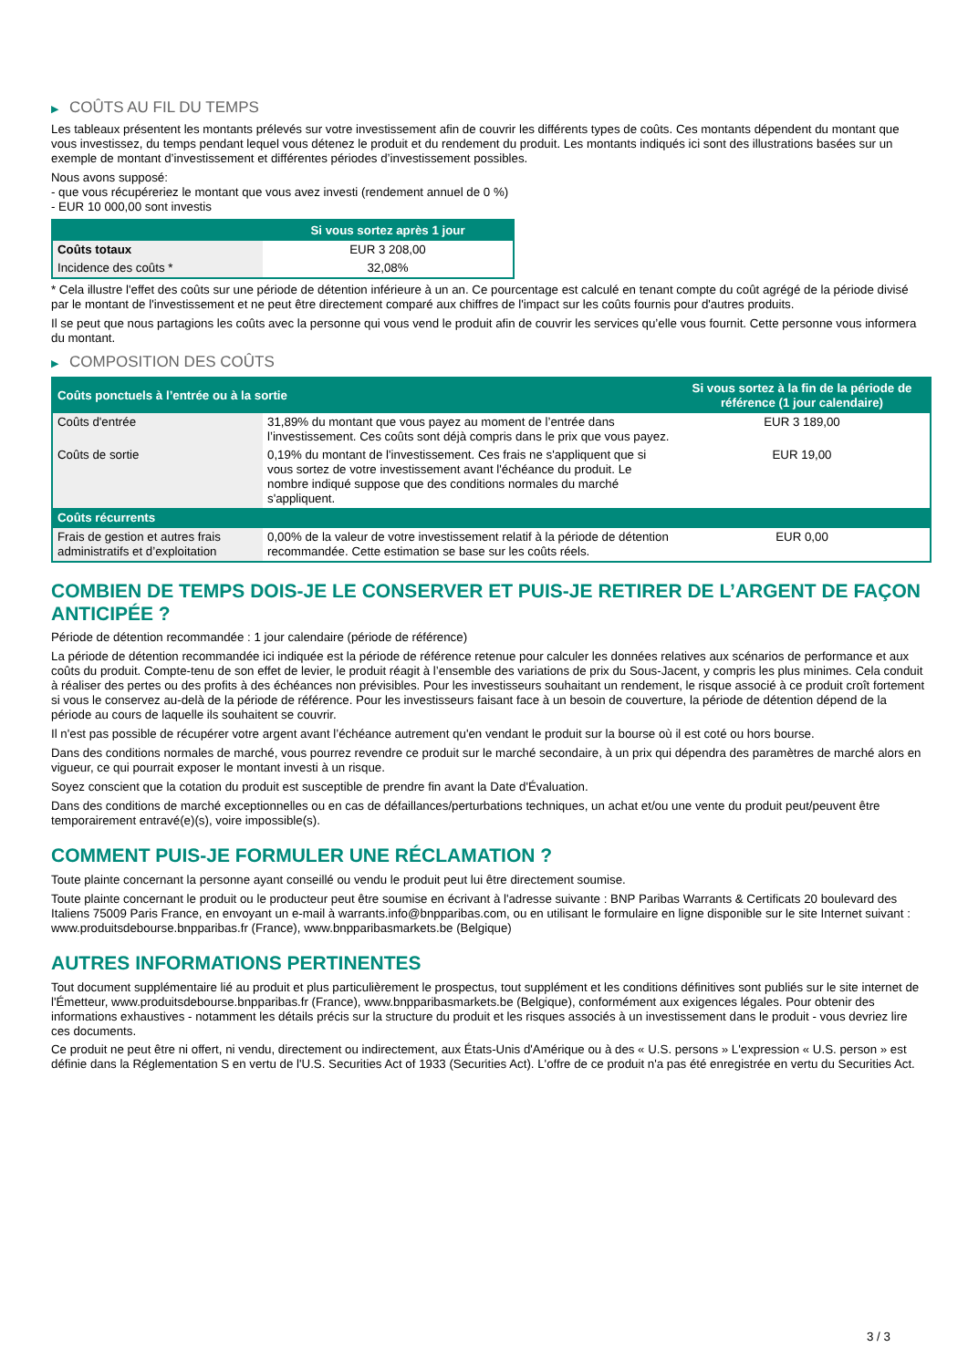▶ COÛTS AU FIL DU TEMPS
Les tableaux présentent les montants prélevés sur votre investissement afin de couvrir les différents types de coûts. Ces montants dépendent du montant que vous investissez, du temps pendant lequel vous détenez le produit et du rendement du produit. Les montants indiqués ici sont des illustrations basées sur un exemple de montant d’investissement et différentes périodes d’investissement possibles.
Nous avons supposé:
- que vous récupéreriez le montant que vous avez investi (rendement annuel de 0 %)
- EUR 10 000,00 sont investis
| | Si vous sortez après 1 jour |
| --- | --- |
| Coûts totaux | EUR 3 208,00 |
| Incidence des coûts * | 32,08% |
* Cela illustre l'effet des coûts sur une période de détention inférieure à un an. Ce pourcentage est calculé en tenant compte du coût agrégé de la période divisé par le montant de l'investissement et ne peut être directement comparé aux chiffres de l'impact sur les coûts fournis pour d'autres produits.
Il se peut que nous partagions les coûts avec la personne qui vous vend le produit afin de couvrir les services qu’elle vous fournit. Cette personne vous informera du montant.
▶ COMPOSITION DES COÛTS
| Coûts ponctuels à l’entrée ou à la sortie | | Si vous sortez à la fin de la période de référence (1 jour calendaire) |
| --- | --- | --- |
| Coûts d'entrée | 31,89% du montant que vous payez au moment de l’entrée dans l’investissement. Ces coûts sont déjà compris dans le prix que vous payez. | EUR 3 189,00 |
| Coûts de sortie | 0,19% du montant de l'investissement. Ces frais ne s'appliquent que si vous sortez de votre investissement avant l'échéance du produit. Le nombre indiqué suppose que des conditions normales du marché s'appliquent. | EUR 19,00 |
| Coûts récurrents | | |
| Frais de gestion et autres frais administratifs et d’exploitation | 0,00% de la valeur de votre investissement relatif à la période de détention recommandée. Cette estimation se base sur les coûts réels. | EUR 0,00 |
COMBIEN DE TEMPS DOIS-JE LE CONSERVER ET PUIS-JE RETIRER DE L’ARGENT DE FAÇON ANTICIPÉE ?
Période de détention recommandée : 1 jour calendaire (période de référence)
La période de détention recommandée ici indiquée est la période de référence retenue pour calculer les données relatives aux scénarios de performance et aux coûts du produit. Compte-tenu de son effet de levier, le produit réagit à l’ensemble des variations de prix du Sous-Jacent, y compris les plus minimes. Cela conduit à réaliser des pertes ou des profits à des échéances non prévisibles. Pour les investisseurs souhaitant un rendement, le risque associé à ce produit croît fortement si vous le conservez au-delà de la période de référence. Pour les investisseurs faisant face à un besoin de couverture, la période de détention dépend de la période au cours de laquelle ils souhaitent se couvrir.
Il n'est pas possible de récupérer votre argent avant l’échéance autrement qu'en vendant le produit sur la bourse où il est coté ou hors bourse.
Dans des conditions normales de marché, vous pourrez revendre ce produit sur le marché secondaire, à un prix qui dépendra des paramètres de marché alors en vigueur, ce qui pourrait exposer le montant investi à un risque.
Soyez conscient que la cotation du produit est susceptible de prendre fin avant la Date d'Évaluation.
Dans des conditions de marché exceptionnelles ou en cas de défaillances/perturbations techniques, un achat et/ou une vente du produit peut/peuvent être temporairement entravé(e)(s), voire impossible(s).
COMMENT PUIS-JE FORMULER UNE RÉCLAMATION ?
Toute plainte concernant la personne ayant conseillé ou vendu le produit peut lui être directement soumise.
Toute plainte concernant le produit ou le producteur peut être soumise en écrivant à l'adresse suivante : BNP Paribas Warrants & Certificats 20 boulevard des Italiens 75009 Paris France, en envoyant un e-mail à warrants.info@bnpparibas.com, ou en utilisant le formulaire en ligne disponible sur le site Internet suivant : www.produitsdebourse.bnpparibas.fr (France), www.bnpparibasmarkets.be (Belgique)
AUTRES INFORMATIONS PERTINENTES
Tout document supplémentaire lié au produit et plus particulièrement le prospectus, tout supplément et les conditions définitives sont publiés sur le site internet de l'Émetteur, www.produitsdebourse.bnpparibas.fr (France), www.bnpparibasmarkets.be (Belgique), conformément aux exigences légales. Pour obtenir des informations exhaustives - notamment les détails précis sur la structure du produit et les risques associés à un investissement dans le produit - vous devriez lire ces documents.
Ce produit ne peut être ni offert, ni vendu, directement ou indirectement, aux États-Unis d'Amérique ou à des « U.S. persons » L'expression « U.S. person » est définie dans la Réglementation S en vertu de l'U.S. Securities Act of 1933 (Securities Act). L'offre de ce produit n'a pas été enregistrée en vertu du Securities Act.
3 / 3